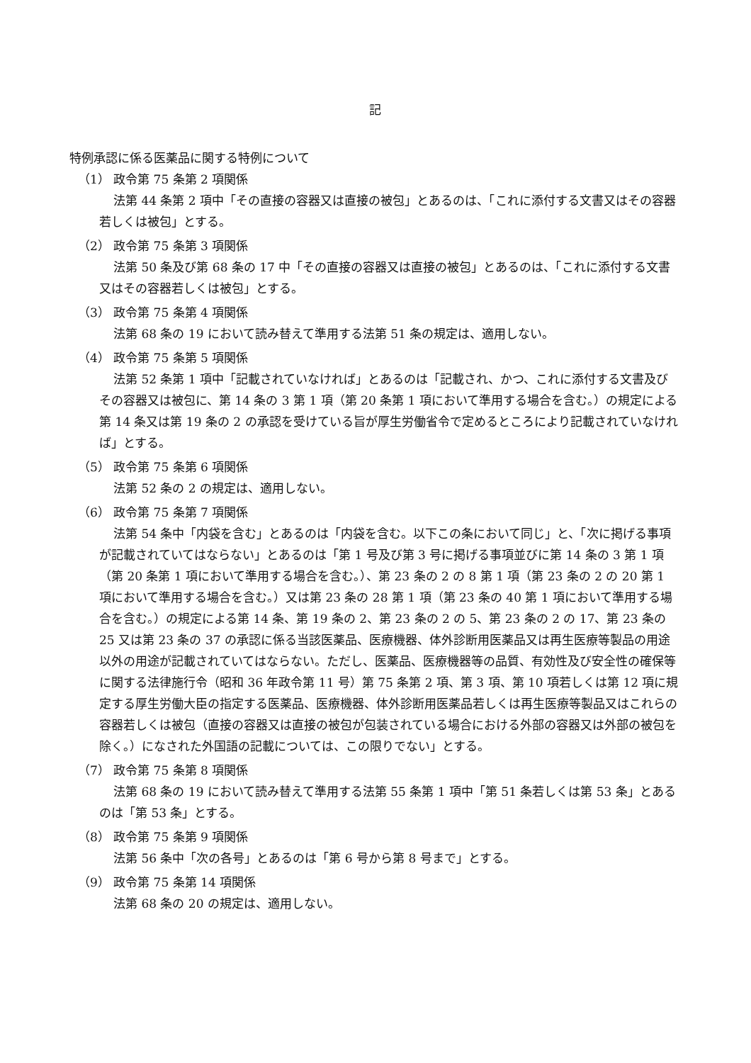記
特例承認に係る医薬品に関する特例について
（1） 政令第 75 条第 2 項関係
法第 44 条第 2 項中「その直接の容器又は直接の被包」とあるのは、「これに添付する文書又はその容器若しくは被包」とする。
（2） 政令第 75 条第 3 項関係
法第 50 条及び第 68 条の 17 中「その直接の容器又は直接の被包」とあるのは、「これに添付する文書又はその容器若しくは被包」とする。
（3） 政令第 75 条第 4 項関係
法第 68 条の 19 において読み替えて準用する法第 51 条の規定は、適用しない。
（4） 政令第 75 条第 5 項関係
法第 52 条第 1 項中「記載されていなければ」とあるのは「記載され、かつ、これに添付する文書及びその容器又は被包に、第 14 条の 3 第 1 項（第 20 条第 1 項において準用する場合を含む。）の規定による第 14 条又は第 19 条の 2 の承認を受けている旨が厚生労働省令で定めるところにより記載されていなければ」とする。
（5） 政令第 75 条第 6 項関係
法第 52 条の 2 の規定は、適用しない。
（6） 政令第 75 条第 7 項関係
法第 54 条中「内袋を含む」とあるのは「内袋を含む。以下この条において同じ」と、「次に掲げる事項が記載されていてはならない」とあるのは「第 1 号及び第 3 号に掲げる事項並びに第 14 条の 3 第 1 項（第 20 条第 1 項において準用する場合を含む。）、第 23 条の 2 の 8 第 1 項（第 23 条の 2 の 20 第 1 項において準用する場合を含む。）又は第 23 条の 28 第 1 項（第 23 条の 40 第 1 項において準用する場合を含む。）の規定による第 14 条、第 19 条の 2、第 23 条の 2 の 5、第 23 条の 2 の 17、第 23 条の 25 又は第 23 条の 37 の承認に係る当該医薬品、医療機器、体外診断用医薬品又は再生医療等製品の用途以外の用途が記載されていてはならない。ただし、医薬品、医療機器等の品質、有効性及び安全性の確保等に関する法律施行令（昭和 36 年政令第 11 号）第 75 条第 2 項、第 3 項、第 10 項若しくは第 12 項に規定する厚生労働大臣の指定する医薬品、医療機器、体外診断用医薬品若しくは再生医療等製品又はこれらの容器若しくは被包（直接の容器又は直接の被包が包装されている場合における外部の容器又は外部の被包を除く。）になされた外国語の記載については、この限りでない」とする。
（7） 政令第 75 条第 8 項関係
法第 68 条の 19 において読み替えて準用する法第 55 条第 1 項中「第 51 条若しくは第 53 条」とあるのは「第 53 条」とする。
（8） 政令第 75 条第 9 項関係
法第 56 条中「次の各号」とあるのは「第 6 号から第 8 号まで」とする。
（9） 政令第 75 条第 14 項関係
法第 68 条の 20 の規定は、適用しない。